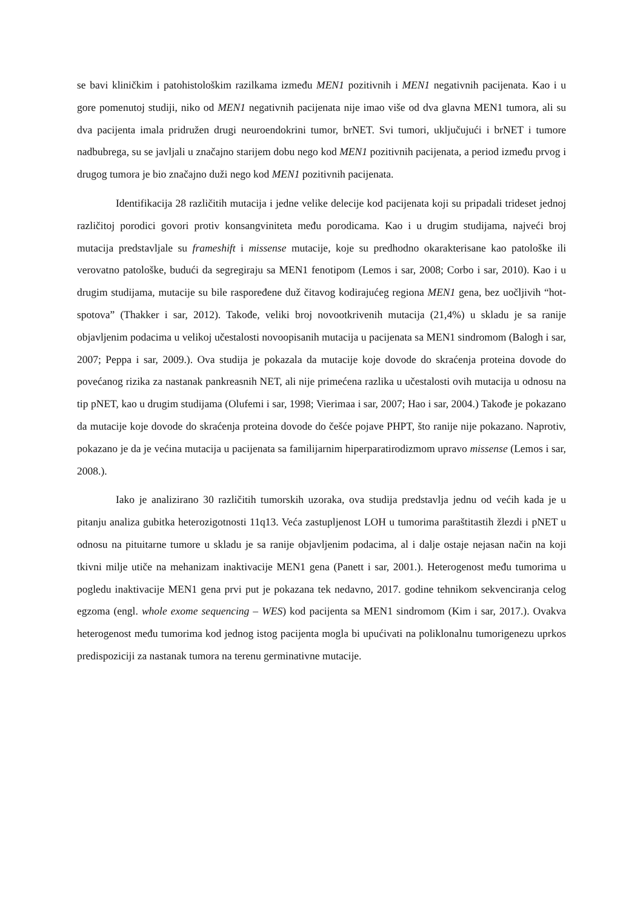se bavi kliničkim i patohistološkim razilkama između MEN1 pozitivnih i MEN1 negativnih pacijenata. Kao i u gore pomenutoj studiji, niko od MEN1 negativnih pacijenata nije imao više od dva glavna MEN1 tumora, ali su dva pacijenta imala pridružen drugi neuroendokrini tumor, brNET. Svi tumori, uključujući i brNET i tumore nadbubrega, su se javljali u značajno starijem dobu nego kod MEN1 pozitivnih pacijenata, a period između prvog i drugog tumora je bio značajno duži nego kod MEN1 pozitivnih pacijenata.
Identifikacija 28 različitih mutacija i jedne velike delecije kod pacijenata koji su pripadali trideset jednoj različitoj porodici govori protiv konsangviniteta među porodicama. Kao i u drugim studijama, najveći broj mutacija predstavljale su frameshift i missense mutacije, koje su predhodno okarakterisane kao patološke ili verovatno patološke, budući da segregiraju sa MEN1 fenotipom (Lemos i sar, 2008; Corbo i sar, 2010). Kao i u drugim studijama, mutacije su bile raspoređene duž čitavog kodirajućeg regiona MEN1 gena, bez uočljivih “hot-spotova” (Thakker i sar, 2012). Takođe, veliki broj novootkrivenih mutacija (21,4%) u skladu je sa ranije objavljenim podacima u velikoj učestalosti novoopisanih mutacija u pacijenata sa MEN1 sindromom (Balogh i sar, 2007; Peppa i sar, 2009.). Ova studija je pokazala da mutacije koje dovode do skraćenja proteina dovode do povećanog rizika za nastanak pankreasnih NET, ali nije primećena razlika u učestalosti ovih mutacija u odnosu na tip pNET, kao u drugim studijama (Olufemi i sar, 1998; Vierimaa i sar, 2007; Hao i sar, 2004.) Takođe je pokazano da mutacije koje dovode do skraćenja proteina dovode do češće pojave PHPT, što ranije nije pokazano. Naprotiv, pokazano je da je većina mutacija u pacijenata sa familijarnim hiperparatirodizmom upravo missense (Lemos i sar, 2008.).
Iako je analizirano 30 različitih tumorskih uzoraka, ova studija predstavlja jednu od većih kada je u pitanju analiza gubitka heterozigotnosti 11q13. Veća zastupljenost LOH u tumorima paraštitastih žlezdi i pNET u odnosu na pituitarne tumore u skladu je sa ranije objavljenim podacima, al i dalje ostaje nejasan način na koji tkivni milje utiče na mehanizam inaktivacije MEN1 gena (Panett i sar, 2001.). Heterogenost među tumorima u pogledu inaktivacije MEN1 gena prvi put je pokazana tek nedavno, 2017. godine tehnikom sekvenciranja celog egzoma (engl. whole exome sequencing – WES) kod pacijenta sa MEN1 sindromom (Kim i sar, 2017.). Ovakva heterogenost među tumorima kod jednog istog pacijenta mogla bi upućivati na poliklonalnu tumorigenezu uprkos predispoziciji za nastanak tumora na terenu germinativne mutacije.